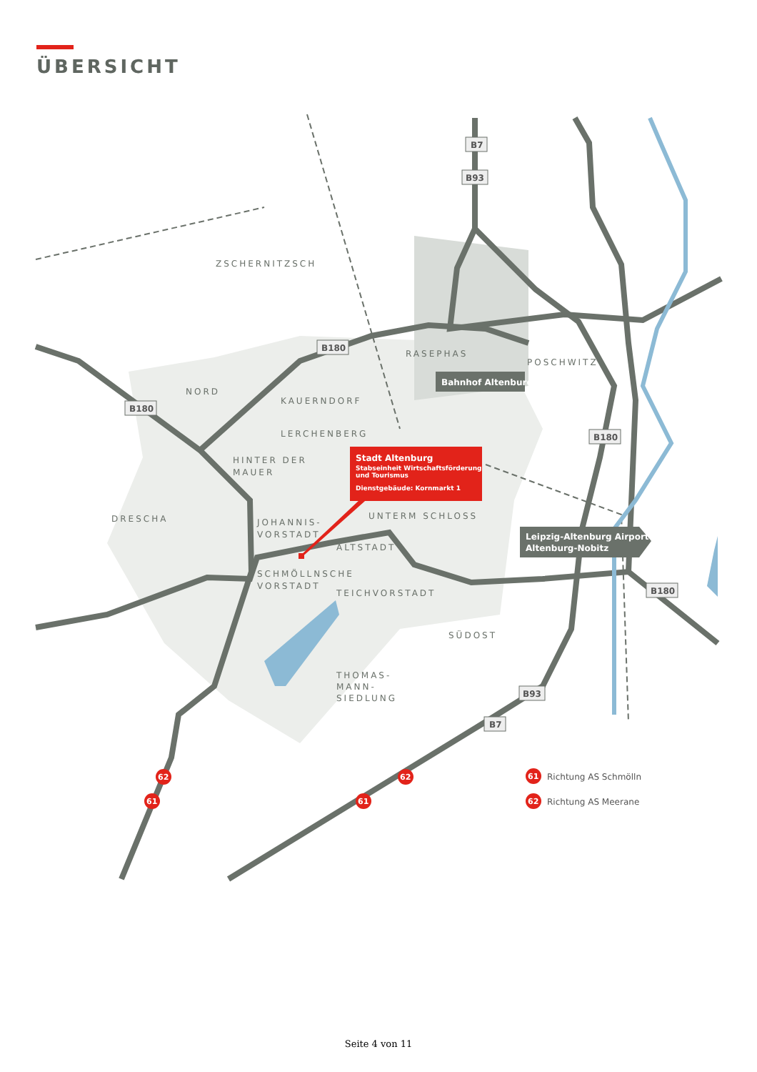ÜBERSICHT
Stadt Altenburg
Stabseinheit Wirtschaftsförderung
und Tourismus
Dienstgebäude: Kornmarkt 1
Bahnhof Altenburg
Leipzig-Altenburg Airport
Altenburg-Nobitz
ZSCHERNITZSCH
RASEPHAS
POSCHWITZ
NORD
KAUERNDORF
LERCHENBERG
HINTER DER
MAUER
DRESCHA
JOHANNIS-
VORSTADT
UNTERM SCHLOSS
ALTSTADT
SCHMÖLLNSCHE
VORSTADT
TEICHVORSTADT
SÜDOST
THOMAS-
MANN-
SIEDLUNG
B7
B93
B180
B180
B180
B180
B93
B7
62
61
62
61
61
62
Richtung AS Schmölln
Richtung AS Meerane
Seite 4 von 11